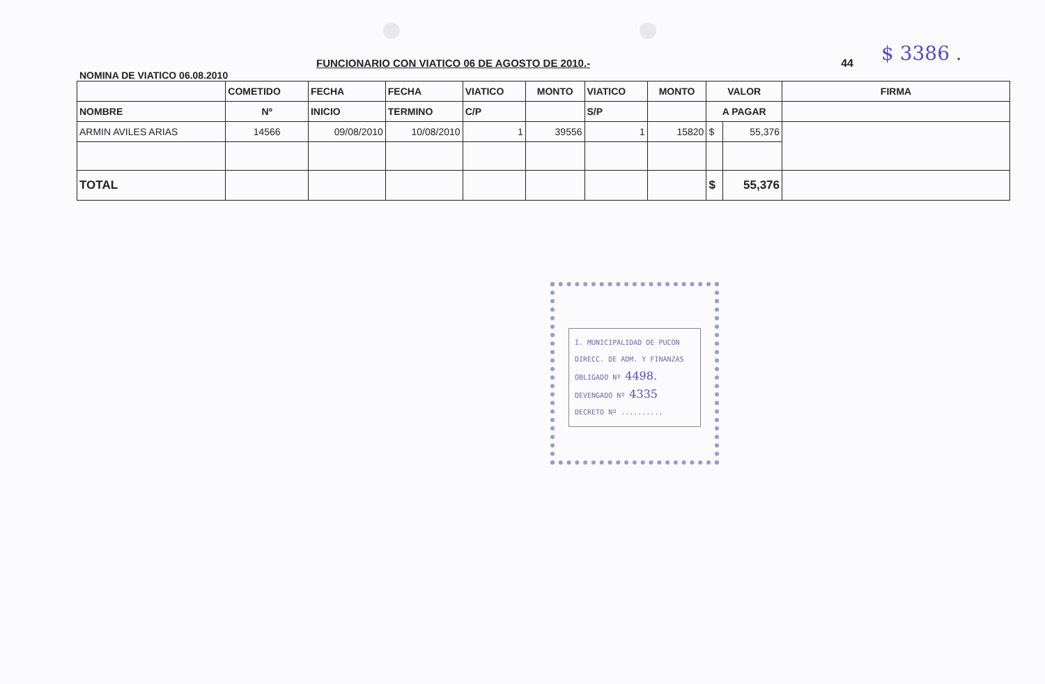$ 3386 .
FUNCIONARIO CON VIATICO 06 DE AGOSTO DE 2010.- 44
NOMINA DE VIATICO 06.08.2010
| | COMETIDO | FECHA | FECHA | VIATICO | MONTO | VIATICO | MONTO | VALOR | | FIRMA |
| --- | --- | --- | --- | --- | --- | --- | --- | --- | --- | --- |
| NOMBRE | Nº | INICIO | TERMINO | C/P | | S/P | | A PAGAR | | |
| ARMIN AVILES ARIAS | 14566 | 09/08/2010 | 10/08/2010 | 1 | 39556 | 1 | 15820 | $ | 55,376 | |
| TOTAL | | | | | | | | $ | 55,376 | |
I. MUNICIPALIDAD DE PUCON
DIRECC. DE ADM. Y FINANZAS
OBLIGADO Nº 4498.
DEVENGADO Nº 4335
DECRETO Nº ..........